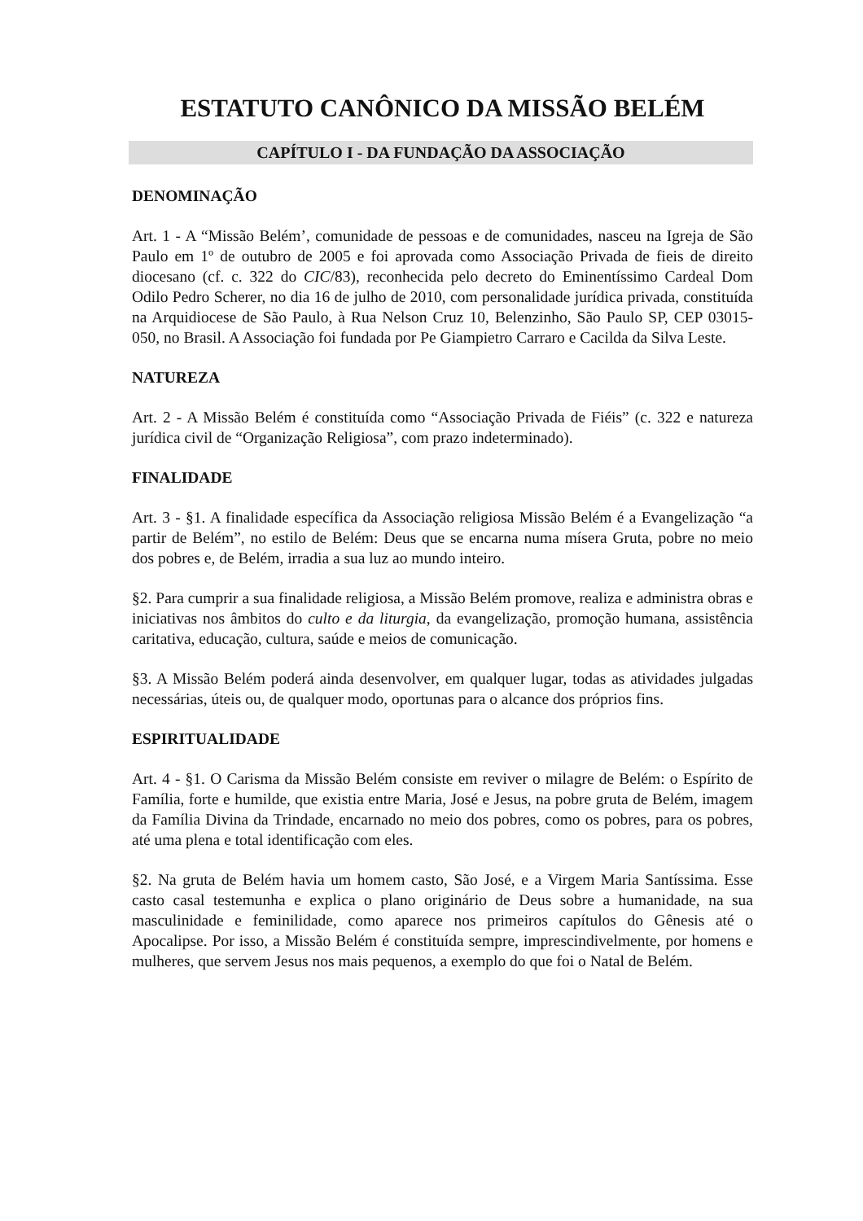ESTATUTO CANÔNICO DA MISSÃO BELÉM
CAPÍTULO I - DA FUNDAÇÃO DA ASSOCIAÇÃO
DENOMINAÇÃO
Art. 1 - A “Missão Belém’, comunidade de pessoas e de comunidades, nasceu na Igreja de São Paulo em 1º de outubro de 2005 e foi aprovada como Associação Privada de fieis de direito diocesano (cf. c. 322 do CIC/83), reconhecida pelo decreto do Eminentíssimo Cardeal Dom Odilo Pedro Scherer, no dia 16 de julho de 2010, com personalidade jurídica privada, constituída na Arquidiocese de São Paulo, à Rua Nelson Cruz 10, Belenzinho, São Paulo SP, CEP 03015-050, no Brasil. A Associação foi fundada por Pe Giampietro Carraro e Cacilda da Silva Leste.
NATUREZA
Art. 2 - A Missão Belém é constituída como “Associação Privada de Fiéis” (c. 322 e natureza jurídica civil de “Organização Religiosa”, com prazo indeterminado).
FINALIDADE
Art. 3 - §1. A finalidade específica da Associação religiosa Missão Belém é a Evangelização “a partir de Belém”, no estilo de Belém: Deus que se encarna numa mísera Gruta, pobre no meio dos pobres e, de Belém, irradia a sua luz ao mundo inteiro.
§2. Para cumprir a sua finalidade religiosa, a Missão Belém promove, realiza e administra obras e iniciativas nos âmbitos do culto e da liturgia, da evangelização, promoção humana, assistência caritativa, educação, cultura, saúde e meios de comunicação.
§3. A Missão Belém poderá ainda desenvolver, em qualquer lugar, todas as atividades julgadas necessárias, úteis ou, de qualquer modo, oportunas para o alcance dos próprios fins.
ESPIRITUALIDADE
Art. 4 - §1. O Carisma da Missão Belém consiste em reviver o milagre de Belém: o Espírito de Família, forte e humilde, que existia entre Maria, José e Jesus, na pobre gruta de Belém, imagem da Família Divina da Trindade, encarnado no meio dos pobres, como os pobres, para os pobres, até uma plena e total identificação com eles.
§2. Na gruta de Belém havia um homem casto, São José, e a Virgem Maria Santíssima. Esse casto casal testemunha e explica o plano originário de Deus sobre a humanidade, na sua masculinidade e feminilidade, como aparece nos primeiros capítulos do Gênesis até o Apocalipse. Por isso, a Missão Belém é constituída sempre, imprescindivelmente, por homens e mulheres, que servem Jesus nos mais pequenos, a exemplo do que foi o Natal de Belém.